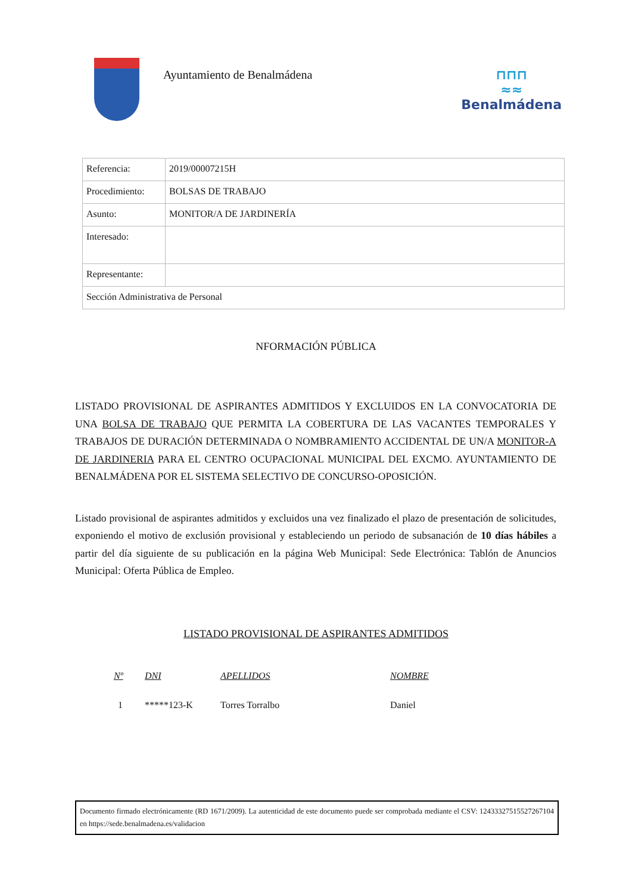Ayuntamiento de Benalmádena
⊓⊓⊓
≈≈
Benalmádena
| Referencia: | 2019/00007215H |
| Procedimiento: | BOLSAS DE TRABAJO |
| Asunto: | MONITOR/A DE JARDINERÍA |
| Interesado: | |
| Representante: | |
| Sección Administrativa de Personal | |
NFORMACIÓN PÚBLICA
LISTADO PROVISIONAL DE ASPIRANTES ADMITIDOS Y EXCLUIDOS EN LA CONVOCATORIA DE UNA BOLSA DE TRABAJO QUE PERMITA LA COBERTURA DE LAS VACANTES TEMPORALES Y TRABAJOS DE DURACIÓN DETERMINADA O NOMBRAMIENTO ACCIDENTAL DE UN/A MONITOR-A DE JARDINERIA PARA EL CENTRO OCUPACIONAL MUNICIPAL DEL EXCMO. AYUNTAMIENTO DE BENALMÁDENA POR EL SISTEMA SELECTIVO DE CONCURSO-OPOSICIÓN.
Listado provisional de aspirantes admitidos y excluidos una vez finalizado el plazo de presentación de solicitudes, exponiendo el motivo de exclusión provisional y estableciendo un periodo de subsanación de 10 días hábiles a partir del día siguiente de su publicación en la página Web Municipal: Sede Electrónica: Tablón de Anuncios Municipal: Oferta Pública de Empleo.
LISTADO PROVISIONAL DE ASPIRANTES ADMITIDOS
| Nº | DNI | APELLIDOS | NOMBRE |
| --- | --- | --- | --- |
| 1 | *****123-K | Torres Torralbo | Daniel |
Documento firmado electrónicamente (RD 1671/2009). La autenticidad de este documento puede ser comprobada mediante el CSV: 12433327515527267104 en https://sede.benalmadena.es/validacion